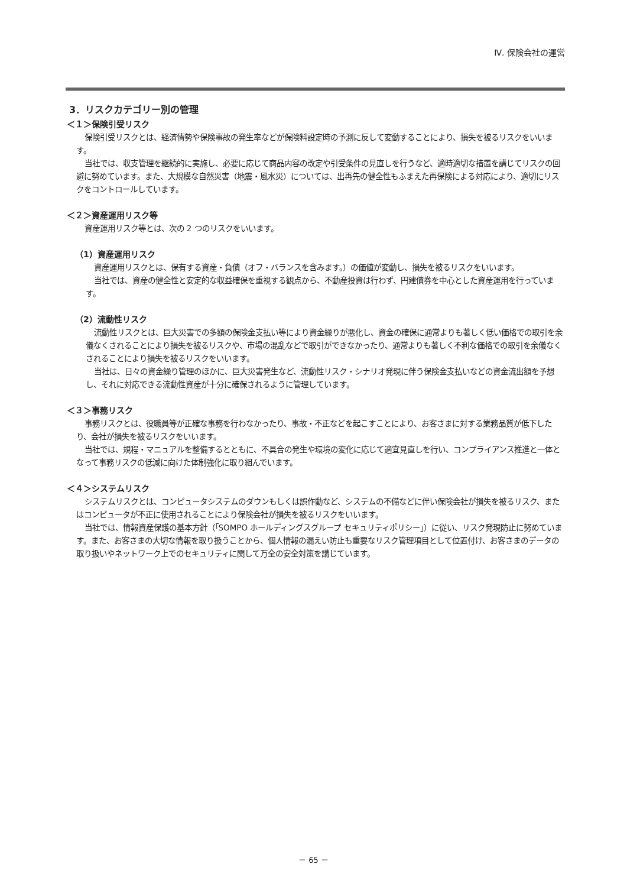Ⅳ. 保険会社の運営
3．リスクカテゴリー別の管理
＜１＞保険引受リスク
保険引受リスクとは、経済情勢や保険事故の発生率などが保険料設定時の予測に反して変動することにより、損失を被るリスクをいいます。
当社では、収支管理を継続的に実施し、必要に応じて商品内容の改定や引受条件の見直しを行うなど、適時適切な措置を講じてリスクの回避に努めています。また、大規模な自然災害（地震・風水災）については、出再先の健全性もふまえた再保険による対応により、適切にリスクをコントロールしています。
＜２＞資産運用リスク等
資産運用リスク等とは、次の 2 つのリスクをいいます。
（1）資産運用リスク
資産運用リスクとは、保有する資産・負債（オフ・バランスを含みます。）の価値が変動し、損失を被るリスクをいいます。
当社では、資産の健全性と安定的な収益確保を重視する観点から、不動産投資は行わず、円建債券を中心とした資産運用を行っています。
（2）流動性リスク
流動性リスクとは、巨大災害での多額の保険金支払い等により資金繰りが悪化し、資金の確保に通常よりも著しく低い価格での取引を余儀なくされることにより損失を被るリスクや、市場の混乱などで取引ができなかったり、通常よりも著しく不利な価格での取引を余儀なくされることにより損失を被るリスクをいいます。
当社は、日々の資金繰り管理のほかに、巨大災害発生など、流動性リスク・シナリオ発現に伴う保険金支払いなどの資金流出額を予想し、それに対応できる流動性資産が十分に確保されるように管理しています。
＜３＞事務リスク
事務リスクとは、役職員等が正確な事務を行わなかったり、事故・不正などを起こすことにより、お客さまに対する業務品質が低下したり、会社が損失を被るリスクをいいます。
当社では、規程・マニュアルを整備するとともに、不具合の発生や環境の変化に応じて適宜見直しを行い、コンプライアンス推進と一体となって事務リスクの低減に向けた体制強化に取り組んでいます。
＜４＞システムリスク
システムリスクとは、コンピュータシステムのダウンもしくは誤作動など、システムの不備などに伴い保険会社が損失を被るリスク、またはコンピュータが不正に使用されることにより保険会社が損失を被るリスクをいいます。
当社では、情報資産保護の基本方針（「SOMPO ホールディングスグループ セキュリティポリシー」）に従い、リスク発現防止に努めています。また、お客さまの大切な情報を取り扱うことから、個人情報の漏えい防止も重要なリスク管理項目として位置付け、お客さまのデータの取り扱いやネットワーク上でのセキュリティに関して万全の安全対策を講じています。
－ 65 －